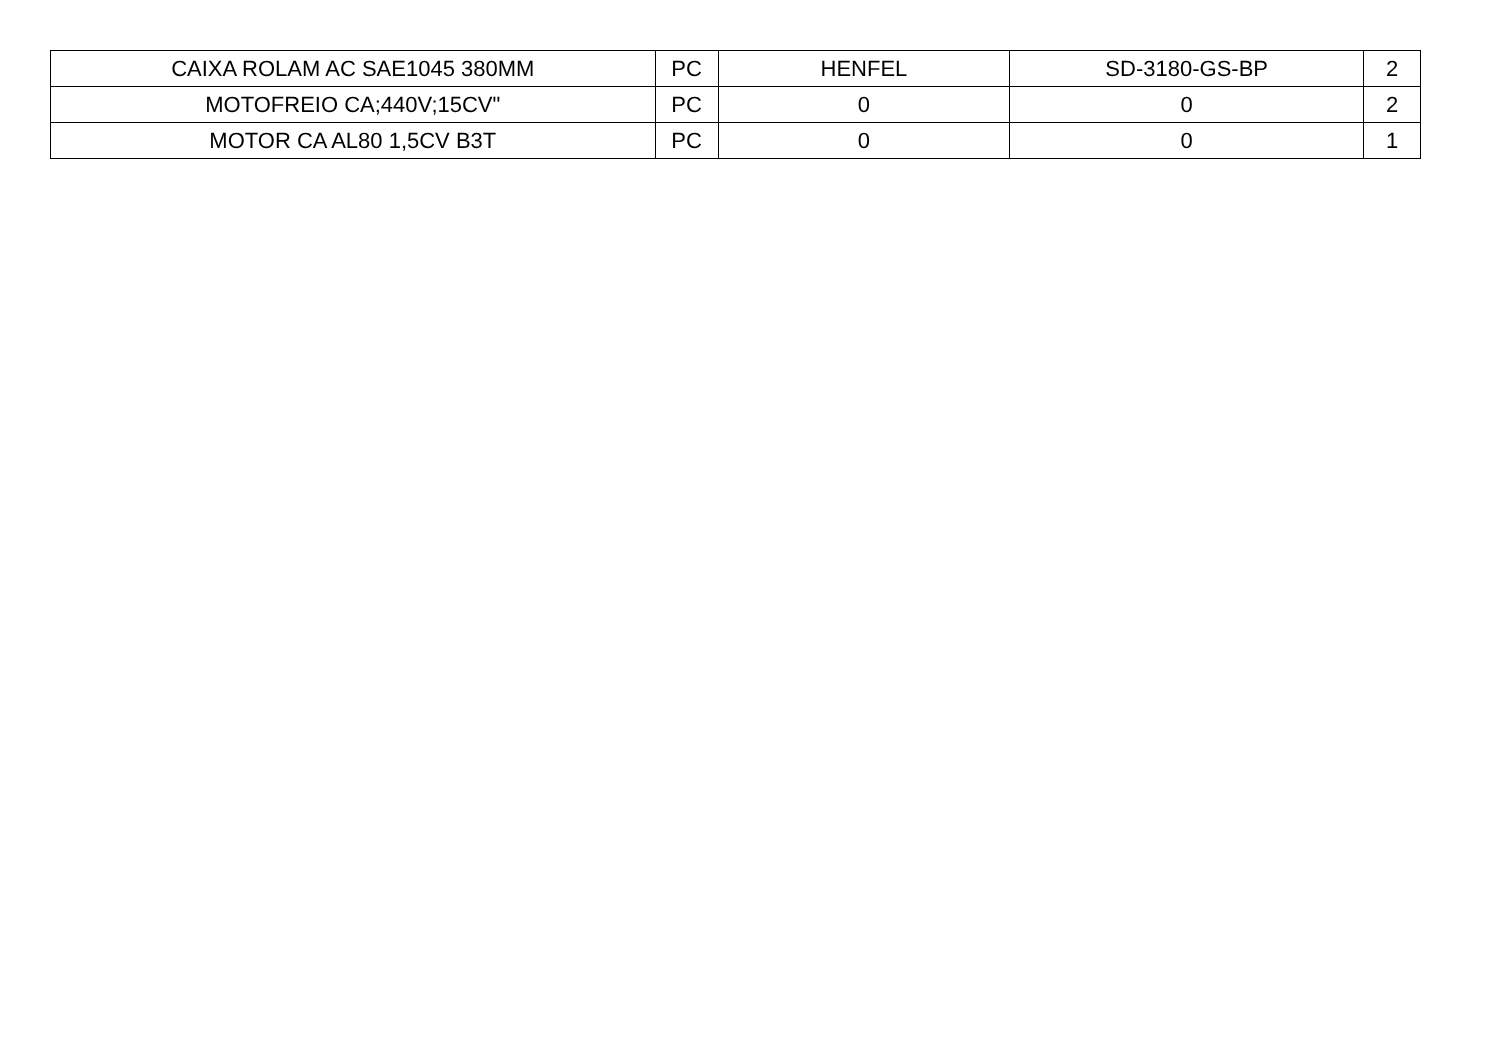| CAIXA ROLAM AC SAE1045 380MM | PC | HENFEL | SD-3180-GS-BP | 2 |
| MOTOFREIO CA;440V;15CV" | PC | 0 | 0 | 2 |
| MOTOR CA AL80 1,5CV B3T | PC | 0 | 0 | 1 |